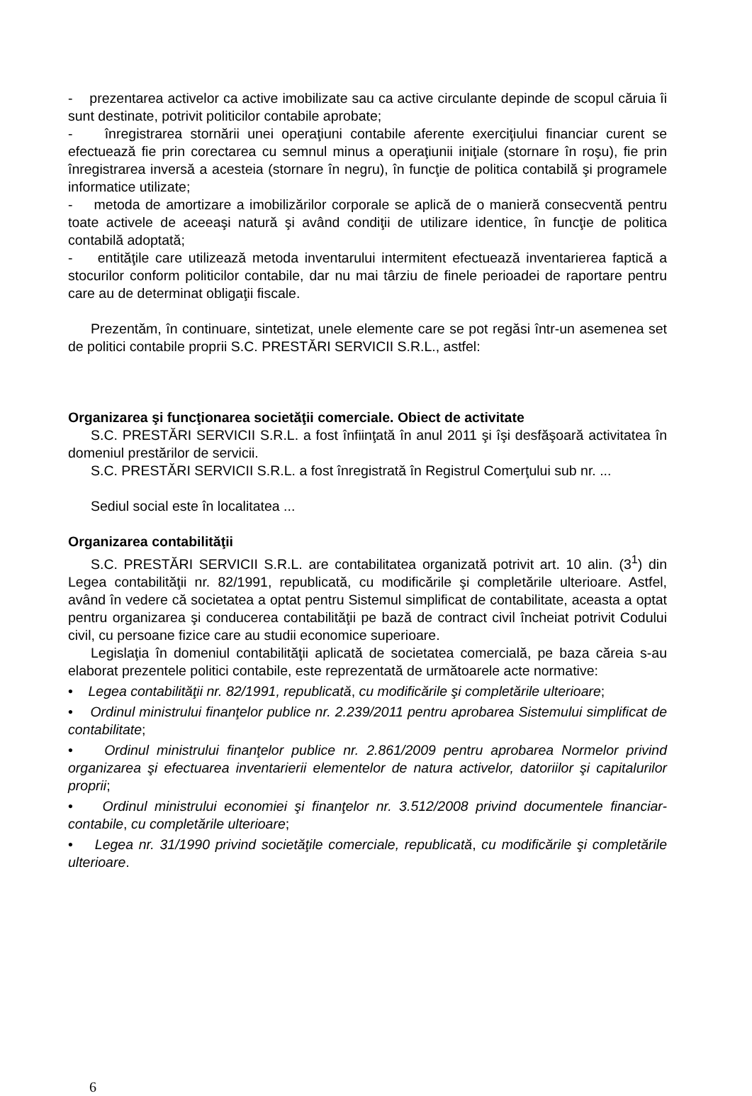- prezentarea activelor ca active imobilizate sau ca active circulante depinde de scopul căruia îi sunt destinate, potrivit politicilor contabile aprobate;
- înregistrarea stornării unei operaţiuni contabile aferente exerciţiului financiar curent se efectuează fie prin corectarea cu semnul minus a operaţiunii iniţiale (stornare în roşu), fie prin înregistrarea inversă a acesteia (stornare în negru), în funcţie de politica contabilă şi programele informatice utilizate;
- metoda de amortizare a imobilizărilor corporale se aplică de o manieră consecventă pentru toate activele de aceeaşi natură şi având condiţii de utilizare identice, în funcţie de politica contabilă adoptată;
- entităţile care utilizează metoda inventarului intermitent efectuează inventarierea faptică a stocurilor conform politicilor contabile, dar nu mai târziu de finele perioadei de raportare pentru care au de determinat obligaţii fiscale.
Prezentăm, în continuare, sintetizat, unele elemente care se pot regăsi într-un asemenea set de politici contabile proprii S.C. PRESTĂRI SERVICII S.R.L., astfel:
Organizarea şi funcţionarea societăţii comerciale. Obiect de activitate
S.C. PRESTĂRI SERVICII S.R.L. a fost înfiinţată în anul 2011 şi îşi desfăşoară activitatea în domeniul prestărilor de servicii.
S.C. PRESTĂRI SERVICII S.R.L. a fost înregistrată în Registrul Comerţului sub nr. ...
Sediul social este în localitatea ...
Organizarea contabilităţii
S.C. PRESTĂRI SERVICII S.R.L. are contabilitatea organizată potrivit art. 10 alin. (3<sup>1</sup>) din Legea contabilităţii nr. 82/1991, republicată, cu modificările şi completările ulterioare. Astfel, având în vedere că societatea a optat pentru Sistemul simplificat de contabilitate, aceasta a optat pentru organizarea şi conducerea contabilităţii pe bază de contract civil încheiat potrivit Codului civil, cu persoane fizice care au studii economice superioare.
Legislaţia în domeniul contabilităţii aplicată de societatea comercială, pe baza căreia s-au elaborat prezentele politici contabile, este reprezentată de următoarele acte normative:
• Legea contabilităţii nr. 82/1991, republicată, cu modificările şi completările ulterioare;
• Ordinul ministrului finanţelor publice nr. 2.239/2011 pentru aprobarea Sistemului simplificat de contabilitate;
• Ordinul ministrului finanţelor publice nr. 2.861/2009 pentru aprobarea Normelor privind organizarea şi efectuarea inventarierii elementelor de natura activelor, datoriilor şi capitalurilor proprii;
• Ordinul ministrului economiei şi finanţelor nr. 3.512/2008 privind documentele financiar-contabile, cu completările ulterioare;
• Legea nr. 31/1990 privind societăţile comerciale, republicată, cu modificările şi completările ulterioare.
6